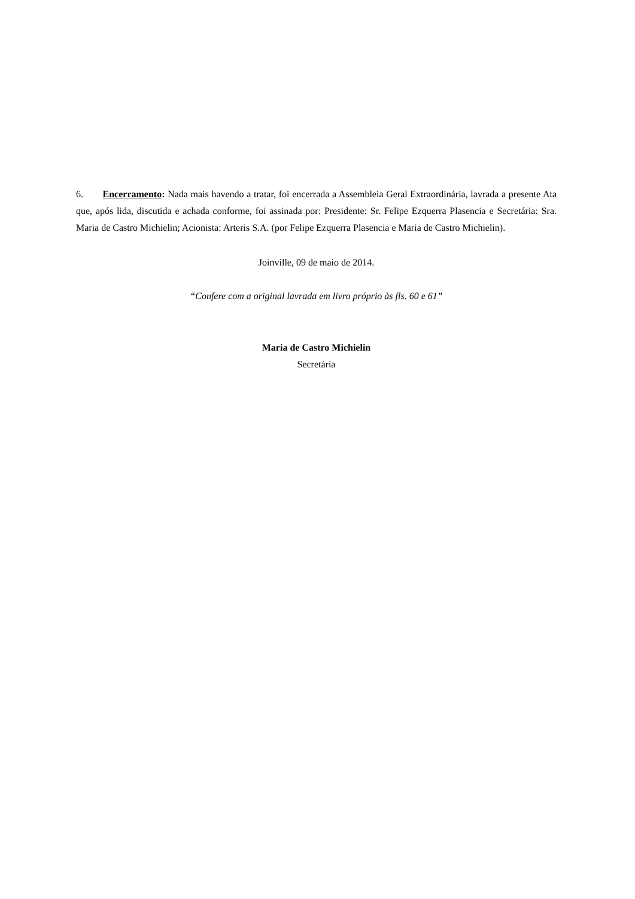6. Encerramento: Nada mais havendo a tratar, foi encerrada a Assembleia Geral Extraordinária, lavrada a presente Ata que, após lida, discutida e achada conforme, foi assinada por: Presidente: Sr. Felipe Ezquerra Plasencia e Secretária: Sra. Maria de Castro Michielin; Acionista: Arteris S.A. (por Felipe Ezquerra Plasencia e Maria de Castro Michielin).
Joinville, 09 de maio de 2014.
“Confere com a original lavrada em livro próprio às fls. 60 e 61”
Maria de Castro Michielin
Secretária